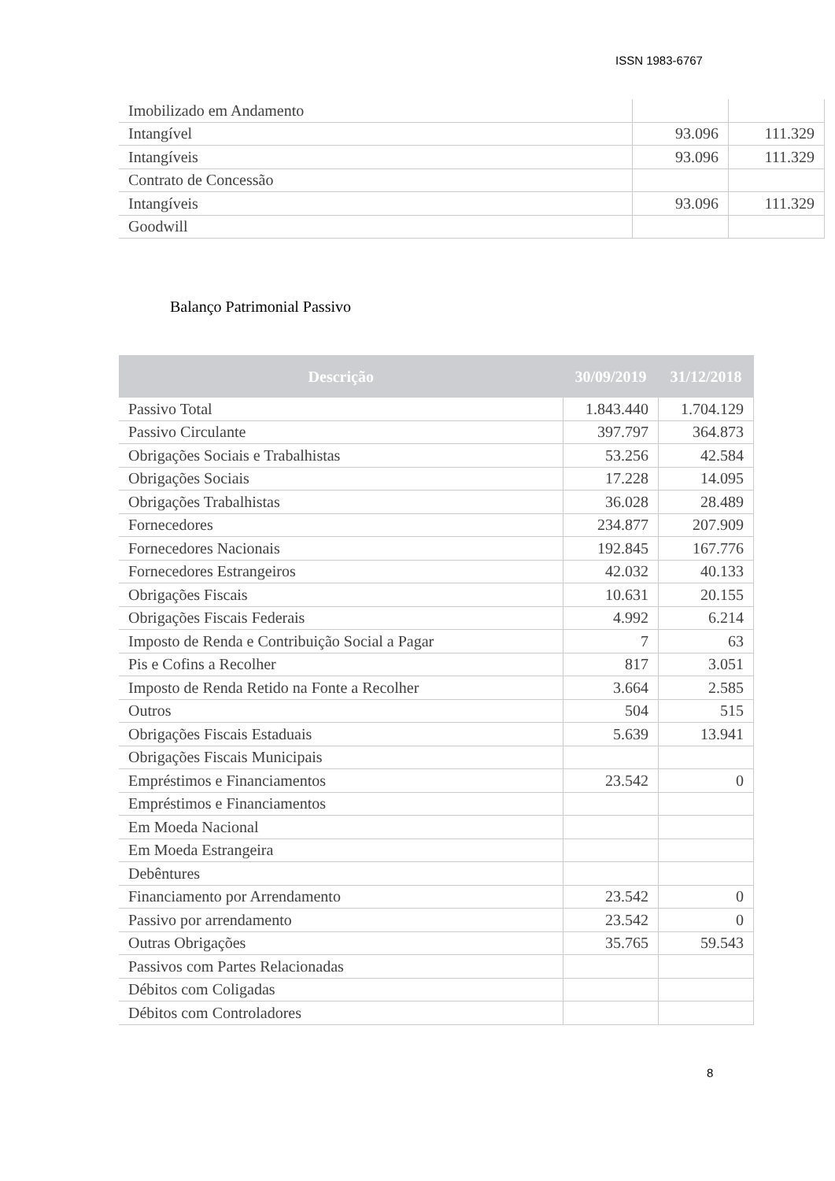ISSN 1983-6767
| Imobilizado em Andamento | | |
| Intangível | 93.096 | 111.329 |
| Intangíveis | 93.096 | 111.329 |
| Contrato de Concessão | | |
| Intangíveis | 93.096 | 111.329 |
| Goodwill | | |
Balanço Patrimonial Passivo
| Descrição | 30/09/2019 | 31/12/2018 |
| --- | --- | --- |
| Passivo Total | 1.843.440 | 1.704.129 |
| Passivo Circulante | 397.797 | 364.873 |
| Obrigações Sociais e Trabalhistas | 53.256 | 42.584 |
| Obrigações Sociais | 17.228 | 14.095 |
| Obrigações Trabalhistas | 36.028 | 28.489 |
| Fornecedores | 234.877 | 207.909 |
| Fornecedores Nacionais | 192.845 | 167.776 |
| Fornecedores Estrangeiros | 42.032 | 40.133 |
| Obrigações Fiscais | 10.631 | 20.155 |
| Obrigações Fiscais Federais | 4.992 | 6.214 |
| Imposto de Renda e Contribuição Social a Pagar | 7 | 63 |
| Pis e Cofins a Recolher | 817 | 3.051 |
| Imposto de Renda Retido na Fonte a Recolher | 3.664 | 2.585 |
| Outros | 504 | 515 |
| Obrigações Fiscais Estaduais | 5.639 | 13.941 |
| Obrigações Fiscais Municipais | | |
| Empréstimos e Financiamentos | 23.542 | 0 |
| Empréstimos e Financiamentos | | |
| Em Moeda Nacional | | |
| Em Moeda Estrangeira | | |
| Debêntures | | |
| Financiamento por Arrendamento | 23.542 | 0 |
| Passivo por arrendamento | 23.542 | 0 |
| Outras Obrigações | 35.765 | 59.543 |
| Passivos com Partes Relacionadas | | |
| Débitos com Coligadas | | |
| Débitos com Controladores | | |
8